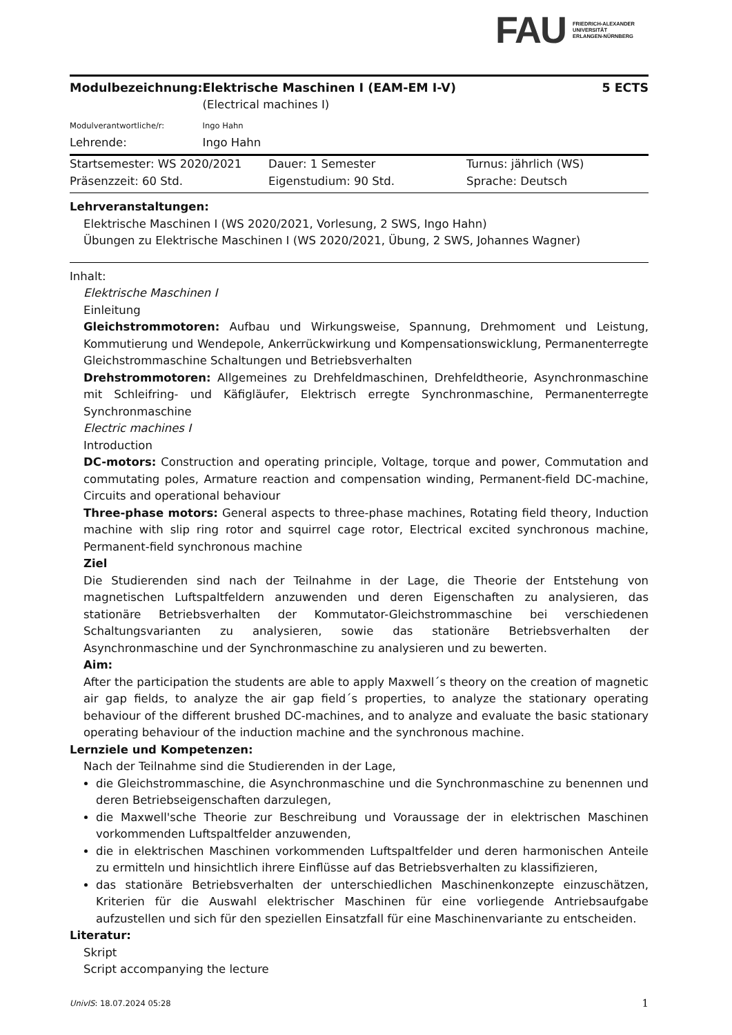FAU
FRIEDRICH-ALEXANDER
UNIVERSITÄT
ERLANGEN-NÜRNBERG
| Modulbezeichnung: | Elektrische Maschinen I (EAM-EM I-V) | 5 ECTS |
| | (Electrical machines I) | |
| Modulverantwortliche/r: | Ingo Hahn | |
| Lehrende: | Ingo Hahn | |
| Startsemester: WS 2020/2021 | Dauer: 1 Semester | Turnus: jährlich (WS) |
| Präsenzzeit: 60 Std. | Eigenstudium: 90 Std. | Sprache: Deutsch |
Lehrveranstaltungen:
Elektrische Maschinen I (WS 2020/2021, Vorlesung, 2 SWS, Ingo Hahn)
Übungen zu Elektrische Maschinen I (WS 2020/2021, Übung, 2 SWS, Johannes Wagner)
Inhalt:
Elektrische Maschinen I
Einleitung
Gleichstrommotoren: Aufbau und Wirkungsweise, Spannung, Drehmoment und Leistung, Kommutierung und Wendepole, Ankerrückwirkung und Kompensationswicklung, Permanenterregte Gleichstrommaschine Schaltungen und Betriebsverhalten
Drehstrommotoren: Allgemeines zu Drehfeldmaschinen, Drehfeldtheorie, Asynchronmaschine mit Schleifring- und Käfigläufer, Elektrisch erregte Synchronmaschine, Permanenterregte Synchronmaschine
Electric machines I
Introduction
DC-motors: Construction and operating principle, Voltage, torque and power, Commutation and commutating poles, Armature reaction and compensation winding, Permanent-field DC-machine, Circuits and operational behaviour
Three-phase motors: General aspects to three-phase machines, Rotating field theory, Induction machine with slip ring rotor and squirrel cage rotor, Electrical excited synchronous machine, Permanent-field synchronous machine
Ziel
Die Studierenden sind nach der Teilnahme in der Lage, die Theorie der Entstehung von magnetischen Luftspaltfeldern anzuwenden und deren Eigenschaften zu analysieren, das stationäre Betriebsverhalten der Kommutator-Gleichstrommaschine bei verschiedenen Schaltungsvarianten zu analysieren, sowie das stationäre Betriebsverhalten der Asynchronmaschine und der Synchronmaschine zu analysieren und zu bewerten.
Aim:
After the participation the students are able to apply Maxwell´s theory on the creation of magnetic air gap fields, to analyze the air gap field´s properties, to analyze the stationary operating behaviour of the different brushed DC-machines, and to analyze and evaluate the basic stationary operating behaviour of the induction machine and the synchronous machine.
Lernziele und Kompetenzen:
Nach der Teilnahme sind die Studierenden in der Lage,
die Gleichstrommaschine, die Asynchronmaschine und die Synchronmaschine zu benennen und deren Betriebseigenschaften darzulegen,
die Maxwell'sche Theorie zur Beschreibung und Voraussage der in elektrischen Maschinen vorkommenden Luftspaltfelder anzuwenden,
die in elektrischen Maschinen vorkommenden Luftspaltfelder und deren harmonischen Anteile zu ermitteln und hinsichtlich ihrere Einflüsse auf das Betriebsverhalten zu klassifizieren,
das stationäre Betriebsverhalten der unterschiedlichen Maschinenkonzepte einzuschätzen, Kriterien für die Auswahl elektrischer Maschinen für eine vorliegende Antriebsaufgabe aufzustellen und sich für den speziellen Einsatzfall für eine Maschinenvariante zu entscheiden.
Literatur:
Skript
Script accompanying the lecture
UnivIS: 18.07.2024 05:28 1